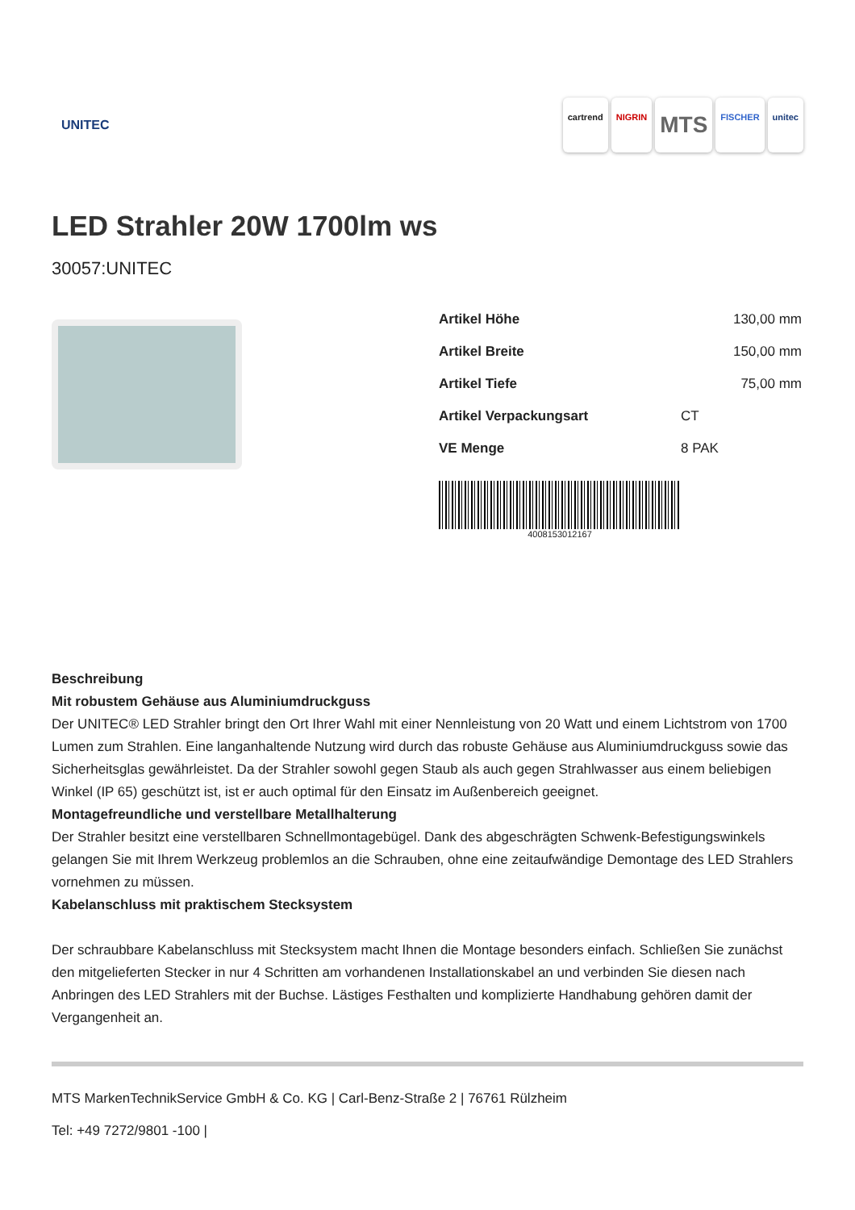UNITEC
cartrend NIGRIN MTS FISCHER unitec
LED Strahler 20W 1700lm ws
30057:UNITEC
| Artikel Höhe | 130,00 mm |
| Artikel Breite | 150,00 mm |
| Artikel Tiefe | 75,00 mm |
| Artikel Verpackungsart | CT |
| VE Menge | 8 PAK |
4008153012167
Beschreibung
Mit robustem Gehäuse aus Aluminiumdruckguss
Der UNITEC® LED Strahler bringt den Ort Ihrer Wahl mit einer Nennleistung von 20 Watt und einem Lichtstrom von 1700 Lumen zum Strahlen. Eine langanhaltende Nutzung wird durch das robuste Gehäuse aus Aluminiumdruckguss sowie das Sicherheitsglas gewährleistet. Da der Strahler sowohl gegen Staub als auch gegen Strahlwasser aus einem beliebigen Winkel (IP 65) geschützt ist, ist er auch optimal für den Einsatz im Außenbereich geeignet.
Montagefreundliche und verstellbare Metallhalterung
Der Strahler besitzt eine verstellbaren Schnellmontagebügel. Dank des abgeschrägten Schwenk-Befestigungswinkels gelangen Sie mit Ihrem Werkzeug problemlos an die Schrauben, ohne eine zeitaufwändige Demontage des LED Strahlers vornehmen zu müssen.
Kabelanschluss mit praktischem Stecksystem
Der schraubbare Kabelanschluss mit Stecksystem macht Ihnen die Montage besonders einfach. Schließen Sie zunächst den mitgelieferten Stecker in nur 4 Schritten am vorhandenen Installationskabel an und verbinden Sie diesen nach Anbringen des LED Strahlers mit der Buchse. Lästiges Festhalten und komplizierte Handhabung gehören damit der Vergangenheit an.
MTS MarkenTechnikService GmbH & Co. KG | Carl-Benz-Straße 2 | 76761 Rülzheim
Tel: +49 7272/9801 -100 |